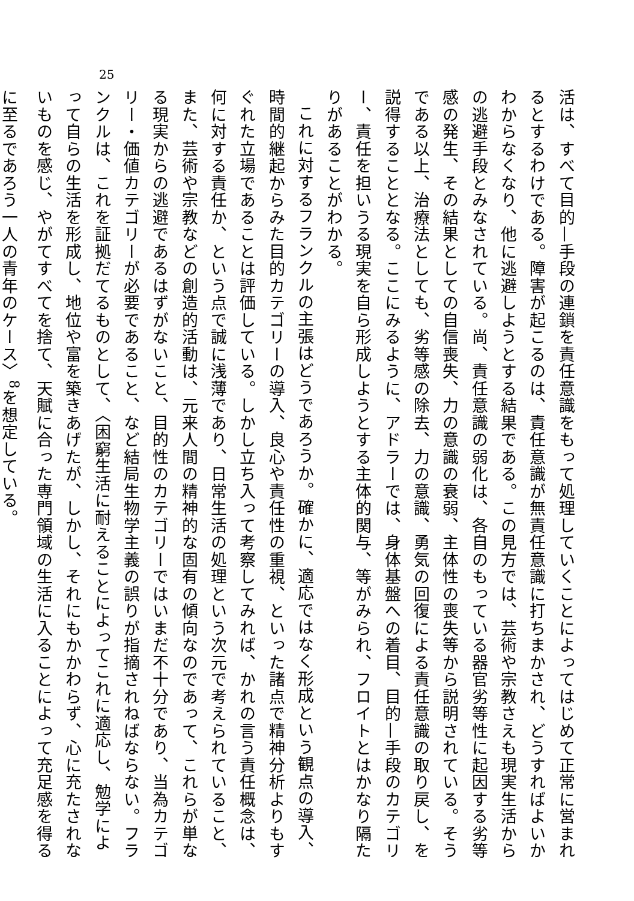25
活は、すべて目的—手段の連鎖を責任意識をもって処理していくことによってはじめて正常に営まれるとするわけである。障害が起こるのは、責任意識が無責任意識に打ちまかされ、どうすればよいかわからなくなり、他に逃避しようとする結果である。この見方では、芸術や宗教さえも現実生活からの逃避手段とみなされている。尚、責任意識の弱化は、各自のもっている器官劣等性に起因する劣等感の発生、その結果としての自信喪失、力の意識の衰弱、主体性の喪失等から説明されている。そうである以上、治療法としても、劣等感の除去、力の意識、勇気の回復による責任意識の取り戻し、を説得することとなる。ここにみるように、アドラーでは、身体基盤への着目、目的—手段のカテゴリー、責任を担いうる現実を自ら形成しようとする主体的関与、等がみられ、フロイトとはかなり隔たりがあることがわかる。
これに対するフランクルの主張はどうであろうか。確かに、適応ではなく形成という観点の導入、時間的継起からみた目的カテゴリーの導入、良心や責任性の重視、といった諸点で精神分析よりもすぐれた立場であることは評価している。しかし立ち入って考察してみれば、かれの言う責任概念は、何に対する責任か、という点で誠に浅薄であり、日常生活の処理という次元で考えられていること、また、芸術や宗教などの創造的活動は、元来人間の精神的な固有の傾向なのであって、これらが単なる現実からの逃避であるはずがないこと、目的性のカテゴリーではいまだ不十分であり、当為カテゴリー・価値カテゴリーが必要であること、など結局生物学主義の誤りが指摘されねばならない。フランクルは、これを証拠だてるものとして、〈困窮生活に耐えることによってこれに適応し、勉学によって自らの生活を形成し、地位や富を築きあげたが、しかし、それにもかかわらず、心に充たされないものを感じ、やがてすべてを捨て、天賦に合った専門領域の生活に入ることによって充足感を得るに至るであろう一人の青年のケース〉<sup>8</sup>を想定している。